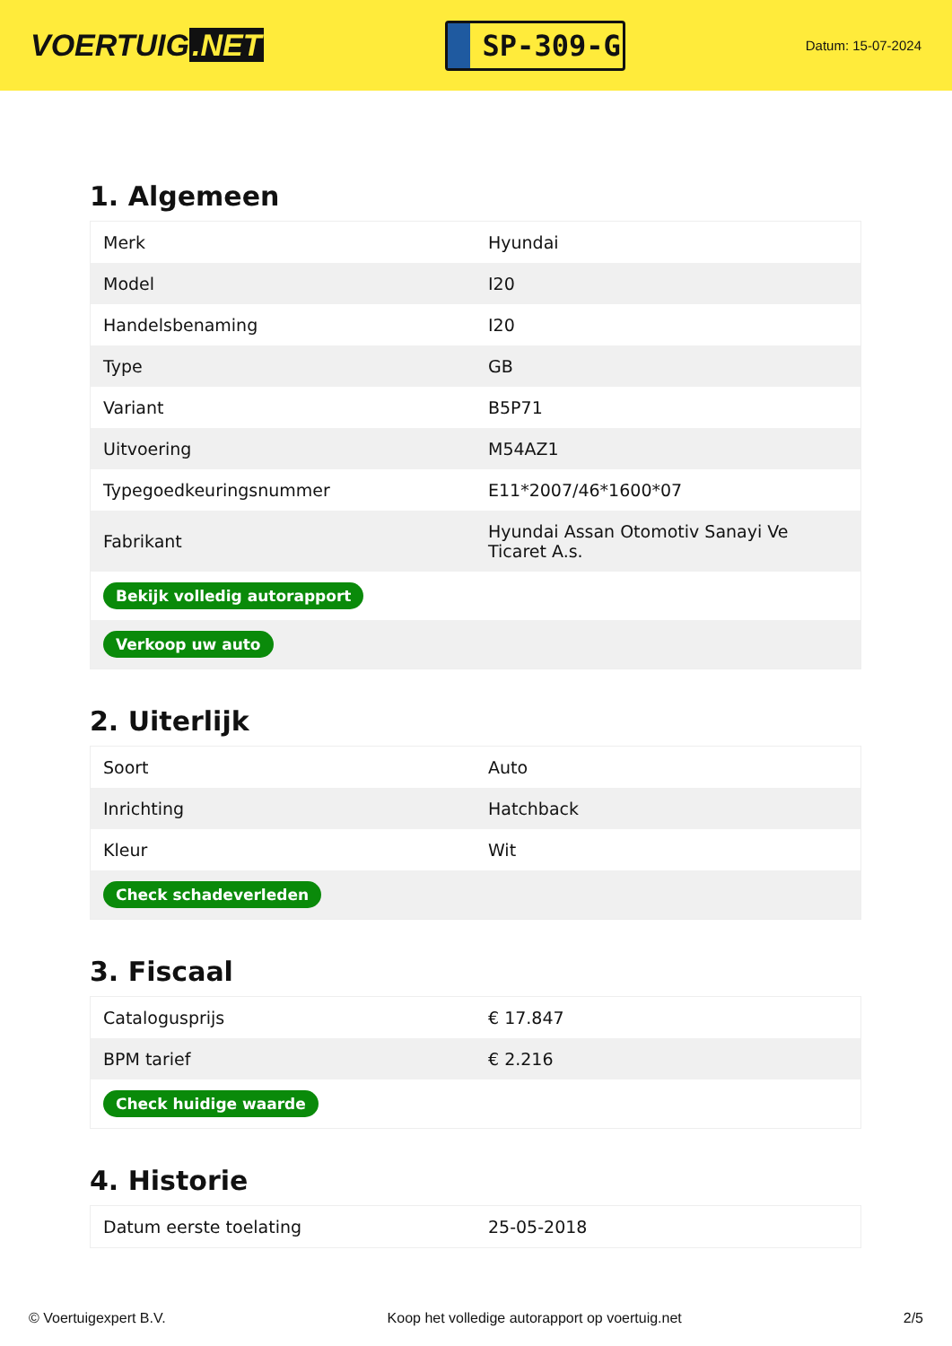VOERTUIG.NET
SP-309-G
Datum: 15-07-2024
1. Algemeen
| Merk | Hyundai |
| Model | I20 |
| Handelsbenaming | I20 |
| Type | GB |
| Variant | B5P71 |
| Uitvoering | M54AZ1 |
| Typegoedkeuringsnummer | E11*2007/46*1600*07 |
| Fabrikant | Hyundai Assan Otomotiv Sanayi Ve Ticaret A.s. |
| Bekijk volledig autorapport | |
| Verkoop uw auto | |
2. Uiterlijk
| Soort | Auto |
| Inrichting | Hatchback |
| Kleur | Wit |
| Check schadeverleden | |
3. Fiscaal
| Catalogusprijs | € 17.847 |
| BPM tarief | € 2.216 |
| Check huidige waarde | |
4. Historie
| Datum eerste toelating | 25-05-2018 |
© Voertuigexpert B.V. Koop het volledige autorapport op voertuig.net 2/5